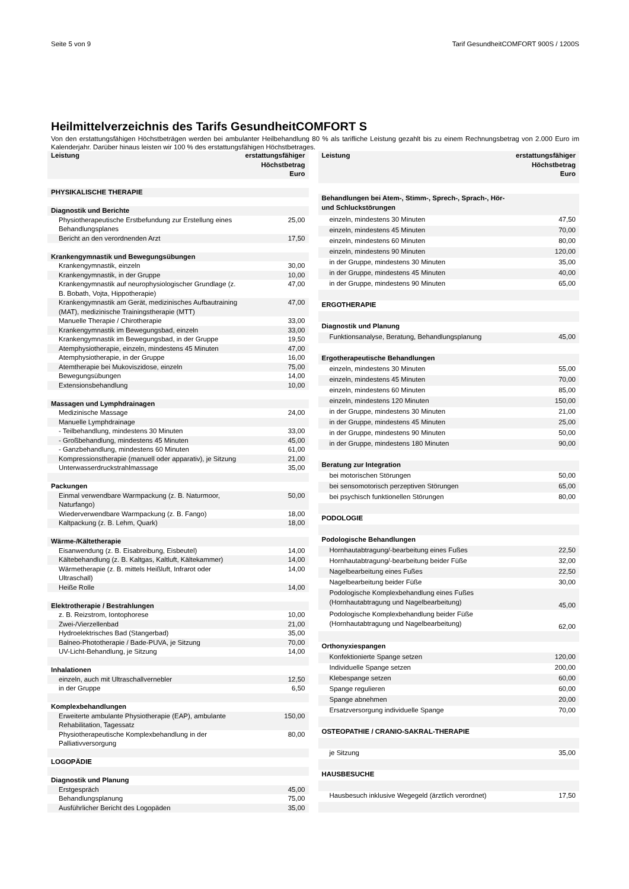Seite 5 von 9 Tarif GesundheitCOMFORT 900S / 1200S
Heilmittelverzeichnis des Tarifs GesundheitCOMFORT S
Von den erstattungsfähigen Höchstbeträgen werden bei ambulanter Heilbehandlung 80 % als tarifliche Leistung gezahlt bis zu einem Rechnungsbetrag von 2.000 Euro im Kalenderjahr. Darüber hinaus leisten wir 100 % des erstattungsfähigen Höchstbetrages.
| Leistung | erstattungsfähiger Höchstbetrag Euro |
| --- | --- |
| PHYSIKALISCHE THERAPIE | |
| Diagnostik und Berichte | |
| Physiotherapeutische Erstbefundung zur Erstellung eines Behandlungsplanes | 25,00 |
| Bericht an den verordnenden Arzt | 17,50 |
| Krankengymnastik und Bewegungsübungen | |
| Krankengymnastik, einzeln | 30,00 |
| Krankengymnastik, in der Gruppe | 10,00 |
| Krankengymnastik auf neurophysiologischer Grundlage (z. B. Bobath, Vojta, Hippotherapie) | 47,00 |
| Krankengymnastik am Gerät, medizinisches Aufbautraining (MAT), medizinische Trainingstherapie (MTT) | 47,00 |
| Manuelle Therapie / Chirotherapie | 33,00 |
| Krankengymnastik im Bewegungsbad, einzeln | 33,00 |
| Krankengymnastik im Bewegungsbad, in der Gruppe | 19,50 |
| Atemphysiotherapie, einzeln, mindestens 45 Minuten | 47,00 |
| Atemphysiotherapie, in der Gruppe | 16,00 |
| Atemtherapie bei Mukoviszidose, einzeln | 75,00 |
| Bewegungsübungen | 14,00 |
| Extensionsbehandlung | 10,00 |
| Massagen und Lymphdrainagen | |
| Medizinische Massage | 24,00 |
| Manuelle Lymphdrainage | |
| - Teilbehandlung, mindestens 30 Minuten | 33,00 |
| - Großbehandlung, mindestens 45 Minuten | 45,00 |
| - Ganzbehandlung, mindestens 60 Minuten | 61,00 |
| Kompressionstherapie (manuell oder apparativ), je Sitzung | 21,00 |
| Unterwasserdruckstrahlmassage | 35,00 |
| Packungen | |
| Einmal verwendbare Warmpackung (z. B. Naturmoor, Naturfango) | 50,00 |
| Wiederverwendbare Warmpackung (z. B. Fango) | 18,00 |
| Kaltpackung (z. B. Lehm, Quark) | 18,00 |
| Wärme-/Kältetherapie | |
| Eisanwendung (z. B. Eisabreibung, Eisbeutel) | 14,00 |
| Kältebehandlung (z. B. Kaltgas, Kaltluft, Kältekammer) | 14,00 |
| Wärmetherapie (z. B. mittels Heißluft, Infrarot oder Ultraschall) | 14,00 |
| Heiße Rolle | 14,00 |
| Elektrotherapie / Bestrahlungen | |
| z. B. Reizstrom, Iontophorese | 10,00 |
| Zwei-/Vierzellenbad | 21,00 |
| Hydroelektrisches Bad (Stangerbad) | 35,00 |
| Balneo-Phototherapie / Bade-PUVA, je Sitzung | 70,00 |
| UV-Licht-Behandlung, je Sitzung | 14,00 |
| Inhalationen | |
| einzeln, auch mit Ultraschallvernebler | 12,50 |
| in der Gruppe | 6,50 |
| Komplexbehandlungen | |
| Erweiterte ambulante Physiotherapie (EAP), ambulante Rehabilitation, Tagessatz | 150,00 |
| Physiotherapeutische Komplexbehandlung in der Palliativversorgung | 80,00 |
| LOGOPÄDIE | |
| Diagnostik und Planung | |
| Erstgespräch | 45,00 |
| Behandlungsplanung | 75,00 |
| Ausführlicher Bericht des Logopäden | 35,00 |
| Leistung | erstattungsfähiger Höchstbetrag Euro |
| --- | --- |
| Behandlungen bei Atem-, Stimm-, Sprech-, Sprach-, Hör- und Schluckstörungen | |
| einzeln, mindestens 30 Minuten | 47,50 |
| einzeln, mindestens 45 Minuten | 70,00 |
| einzeln, mindestens 60 Minuten | 80,00 |
| einzeln, mindestens 90 Minuten | 120,00 |
| in der Gruppe, mindestens 30 Minuten | 35,00 |
| in der Gruppe, mindestens 45 Minuten | 40,00 |
| in der Gruppe, mindestens 90 Minuten | 65,00 |
| ERGOTHERAPIE | |
| Diagnostik und Planung | |
| Funktionsanalyse, Beratung, Behandlungsplanung | 45,00 |
| Ergotherapeutische Behandlungen | |
| einzeln, mindestens 30 Minuten | 55,00 |
| einzeln, mindestens 45 Minuten | 70,00 |
| einzeln, mindestens 60 Minuten | 85,00 |
| einzeln, mindestens 120 Minuten | 150,00 |
| in der Gruppe, mindestens 30 Minuten | 21,00 |
| in der Gruppe, mindestens 45 Minuten | 25,00 |
| in der Gruppe, mindestens 90 Minuten | 50,00 |
| in der Gruppe, mindestens 180 Minuten | 90,00 |
| Beratung zur Integration | |
| bei motorischen Störungen | 50,00 |
| bei sensomotorisch perzeptiven Störungen | 65,00 |
| bei psychisch funktionellen Störungen | 80,00 |
| PODOLOGIE | |
| Podologische Behandlungen | |
| Hornhautabtragung/-bearbeitung eines Fußes | 22,50 |
| Hornhautabtragung/-bearbeitung beider Füße | 32,00 |
| Nagelbearbeitung eines Fußes | 22,50 |
| Nagelbearbeitung beider Füße | 30,00 |
| Podologische Komplexbehandlung eines Fußes (Hornhautabtragung und Nagelbearbeitung) | 45,00 |
| Podologische Komplexbehandlung beider Füße (Hornhautabtragung und Nagelbearbeitung) | 62,00 |
| Orthonyxiespangen | |
| Konfektionierte Spange setzen | 120,00 |
| Individuelle Spange setzen | 200,00 |
| Klebespange setzen | 60,00 |
| Spange regulieren | 60,00 |
| Spange abnehmen | 20,00 |
| Ersatzversorgung individuelle Spange | 70,00 |
| OSTEOPATHIE / CRANIO-SAKRAL-THERAPIE | |
| je Sitzung | 35,00 |
| HAUSBESUCHE | |
| Hausbesuch inklusive Wegegeld (ärztlich verordnet) | 17,50 |